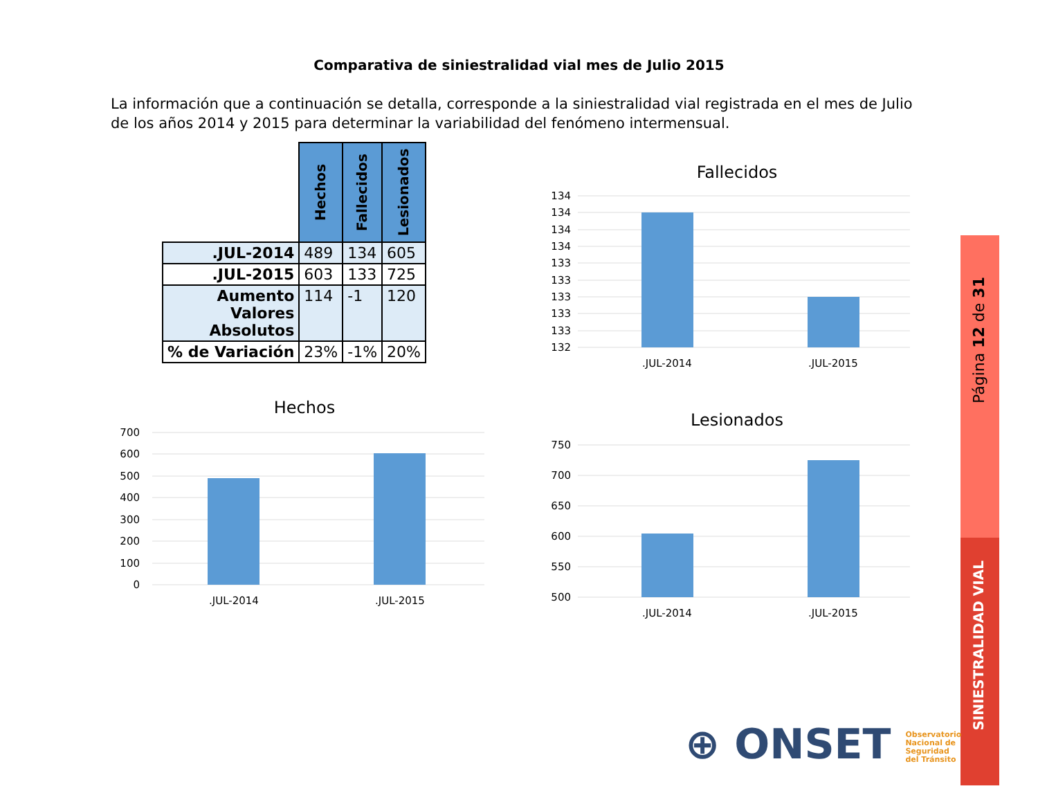Comparativa de siniestralidad vial mes de Julio 2015
La información que a continuación se detalla, corresponde a la siniestralidad vial registrada en el mes de Julio de los años 2014 y 2015 para determinar la variabilidad del fenómeno intermensual.
| | Hechos | Fallecidos | Lesionados |
| .JUL-2014 | 489 | 134 | 605 |
| .JUL-2015 | 603 | 133 | 725 |
| Aumento Valores Absolutos | 114 | -1 | 120 |
| % de Variación | 23% | -1% | 20% |
Fallecidos
134
134
134
134
133
133
133
133
133
132
.JUL-2014
.JUL-2015
Hechos
700
600
500
400
300
200
100
0
.JUL-2014
.JUL-2015
Lesionados
750
700
650
600
550
500
.JUL-2014
.JUL-2015
Página 12 de 31
SINIESTRALIDAD VIAL
⊕ ONSET Observatorio
Nacional de
Seguridad
del Tránsito